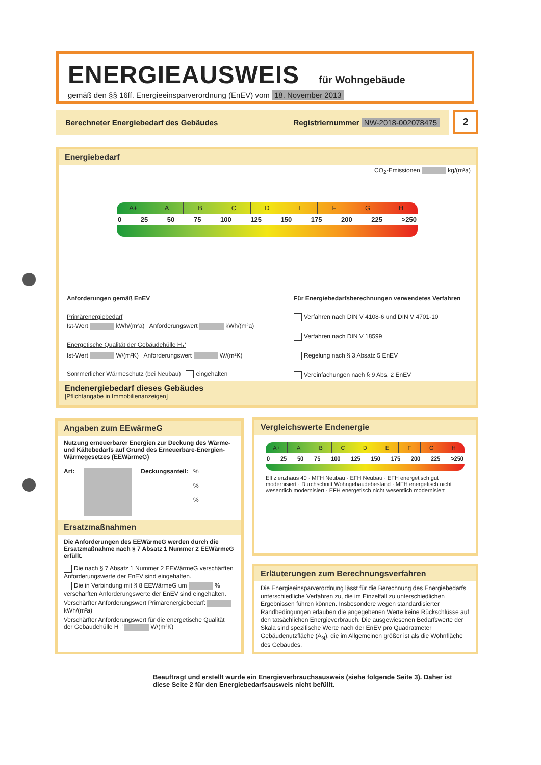ENERGIEAUSWEIS
für Wohngebäude
gemäß den §§ 16ff. Energieeinsparverordnung (EnEV) vom 18. November 2013
Berechneter Energiebedarf des Gebäudes Registriernummer NW-2018-002078475 2
Energiebedarf
CO<sub>2</sub>-Emissionen kg/(m²a)
A+ ABCDEFGH
0 25 50 75 100 125 150 175 200 225 >250
Anforderungen gemäß EnEV
Primärenergiebedarf
Ist-Wert kWh/(m²a) Anforderungswert kWh/(m²a)
Energetische Qualität der Gebäudehülle H<sub>T</sub>'
Ist-Wert W/(m²K) Anforderungswert W/(m²K)
Sommerlicher Wärmeschutz (bei Neubau) eingehalten
Für Energiebedarfsberechnungen verwendetes Verfahren
Verfahren nach DIN V 4108-6 und DIN V 4701-10
Verfahren nach DIN V 18599
Regelung nach § 3 Absatz 5 EnEV
Vereinfachungen nach § 9 Abs. 2 EnEV
Endenergiebedarf dieses Gebäudes
[Pflichtangabe in Immobilienanzeigen]
Angaben zum EEwärmeG
Nutzung erneuerbarer Energien zur Deckung des Wärme- und Kältebedarfs auf Grund des Erneuerbare-Energien-Wärmegesetzes (EEWärmeG)
Art: Deckungsanteil:%
%
%
Ersatzmaßnahmen
Die Anforderungen des EEWärmeG werden durch die Ersatzmaßnahme nach § 7 Absatz 1 Nummer 2 EEWärmeG erfüllt.
Die nach § 7 Absatz 1 Nummer 2 EEWärmeG verschärften Anforderungswerte der EnEV sind eingehalten.
Die in Verbindung mit § 8 EEWärmeG um % verschärften Anforderungswerte der EnEV sind eingehalten.
Verschärfter Anforderungswert Primärenergiebedarf: kWh/(m²a)
Verschärfter Anforderungswert für die energetische Qualität der Gebäudehülle H<sub>T</sub>' W/(m²K)
Vergleichswerte Endenergie
A+ ABCDEFGH
0 25 50 75 100 125 150 175 200 225 >250
Effizienzhaus 40 · MFH Neubau · EFH Neubau · EFH energetisch gut modernisiert · Durchschnitt Wohngebäudebestand · MFH energetisch nicht wesentlich modernisiert · EFH energetisch nicht wesentlich modernisiert
Erläuterungen zum Berechnungsverfahren
Die Energieeinsparverordnung lässt für die Berechnung des Energiebedarfs unterschiedliche Verfahren zu, die im Einzelfall zu unterschiedlichen Ergebnissen führen können. Insbesondere wegen standardisierter Randbedingungen erlauben die angegebenen Werte keine Rückschlüsse auf den tatsächlichen Energieverbrauch. Die ausgewiesenen Bedarfswerte der Skala sind spezifische Werte nach der EnEV pro Quadratmeter Gebäudenutzfläche (A<sub>N</sub>), die im Allgemeinen größer ist als die Wohnfläche des Gebäudes.
Beauftragt und erstellt wurde ein Energieverbrauchsausweis (siehe folgende Seite 3). Daher ist diese Seite 2 für den Energiebedarfsausweis nicht befüllt.